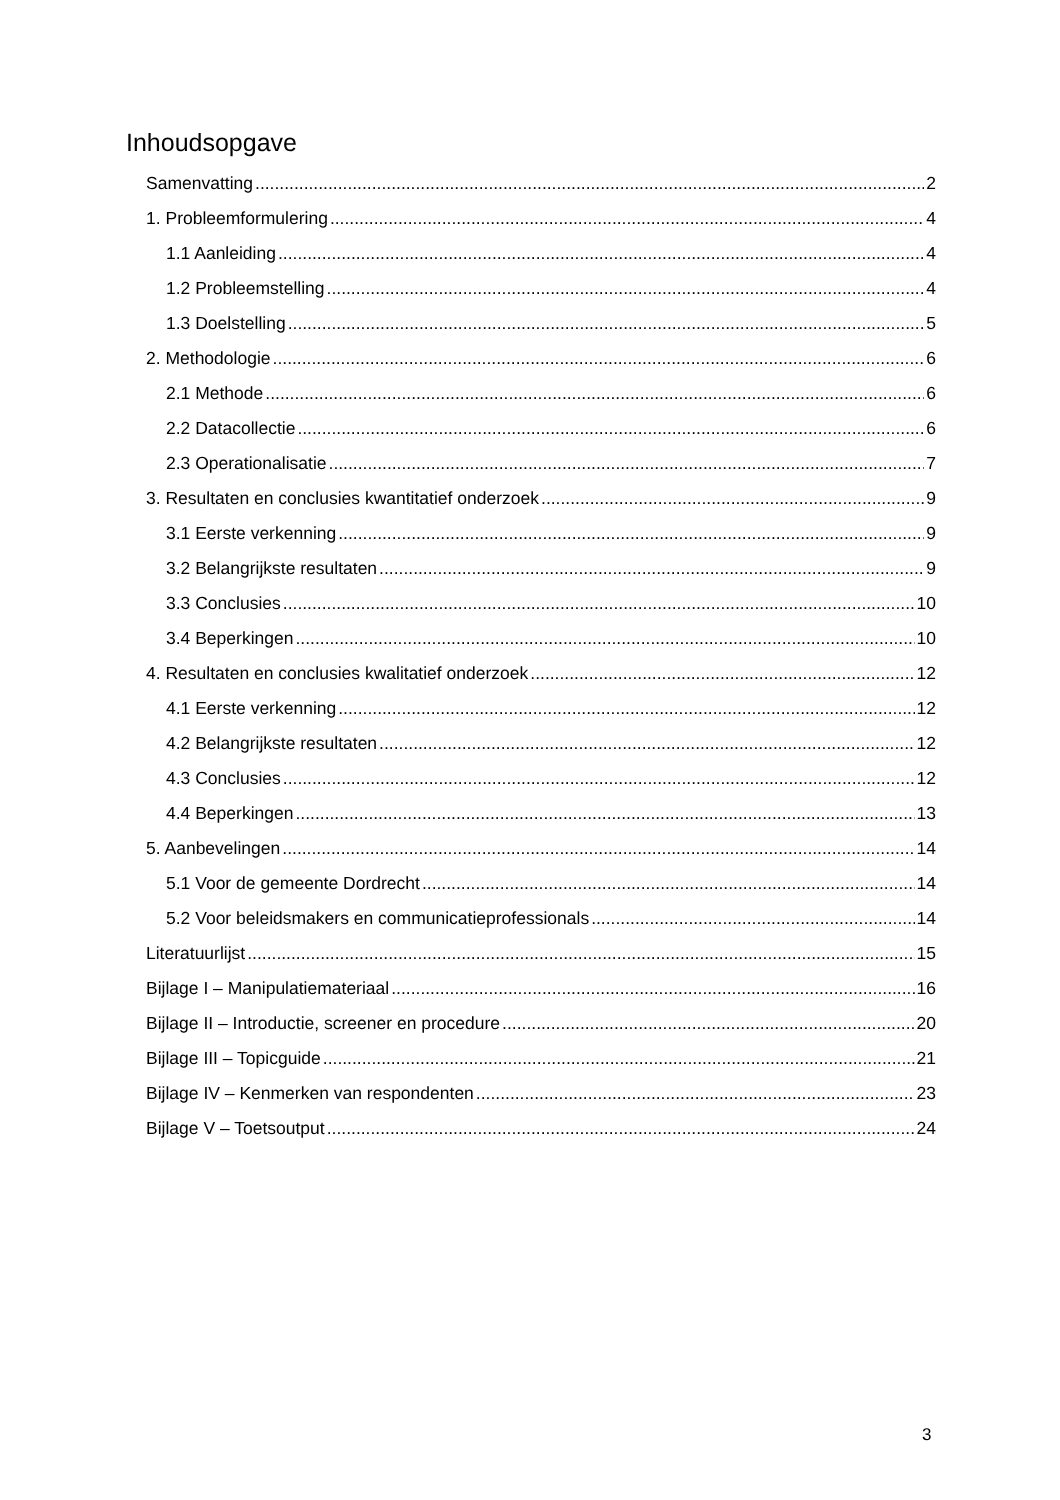Inhoudsopgave
Samenvatting 2
1. Probleemformulering 4
1.1 Aanleiding 4
1.2 Probleemstelling 4
1.3 Doelstelling 5
2. Methodologie 6
2.1 Methode 6
2.2 Datacollectie 6
2.3 Operationalisatie 7
3. Resultaten en conclusies kwantitatief onderzoek 9
3.1 Eerste verkenning 9
3.2 Belangrijkste resultaten 9
3.3 Conclusies 10
3.4 Beperkingen 10
4. Resultaten en conclusies kwalitatief onderzoek 12
4.1 Eerste verkenning 12
4.2 Belangrijkste resultaten 12
4.3 Conclusies 12
4.4 Beperkingen 13
5. Aanbevelingen 14
5.1 Voor de gemeente Dordrecht 14
5.2 Voor beleidsmakers en communicatieprofessionals 14
Literatuurlijst 15
Bijlage I – Manipulatiemateriaal 16
Bijlage II – Introductie, screener en procedure 20
Bijlage III – Topicguide 21
Bijlage IV – Kenmerken van respondenten 23
Bijlage V – Toetsoutput 24
3